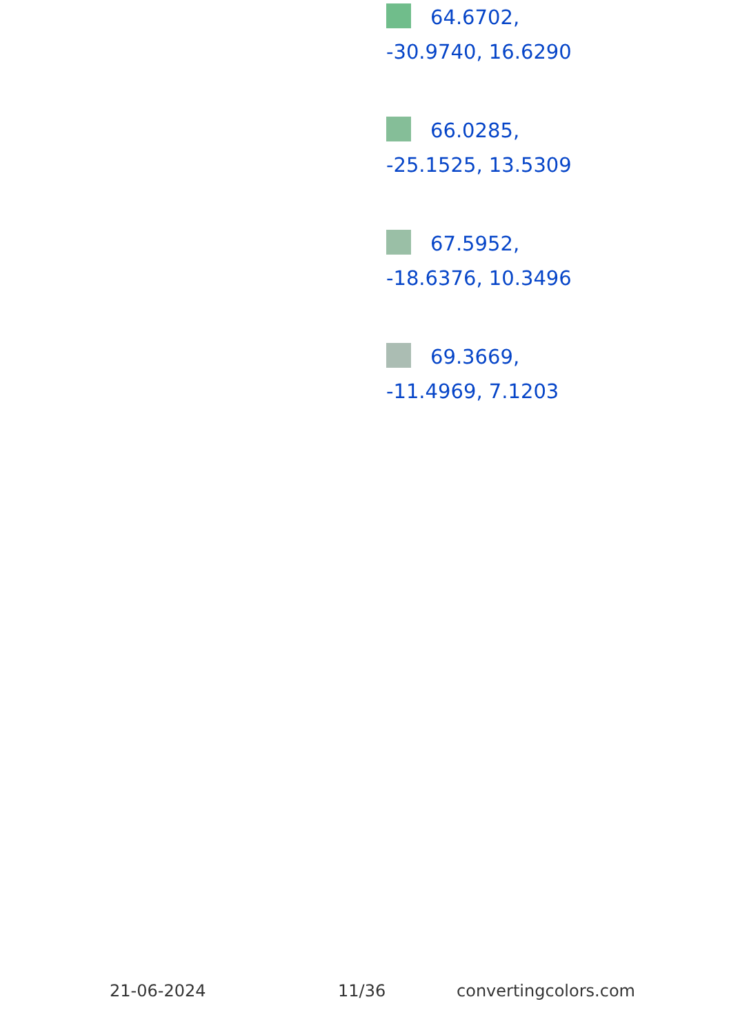64.6702, -30.9740, 16.6290
66.0285, -25.1525, 13.5309
67.5952, -18.6376, 10.3496
69.3669, -11.4969, 7.1203
21-06-2024 11/36 convertingcolors.com